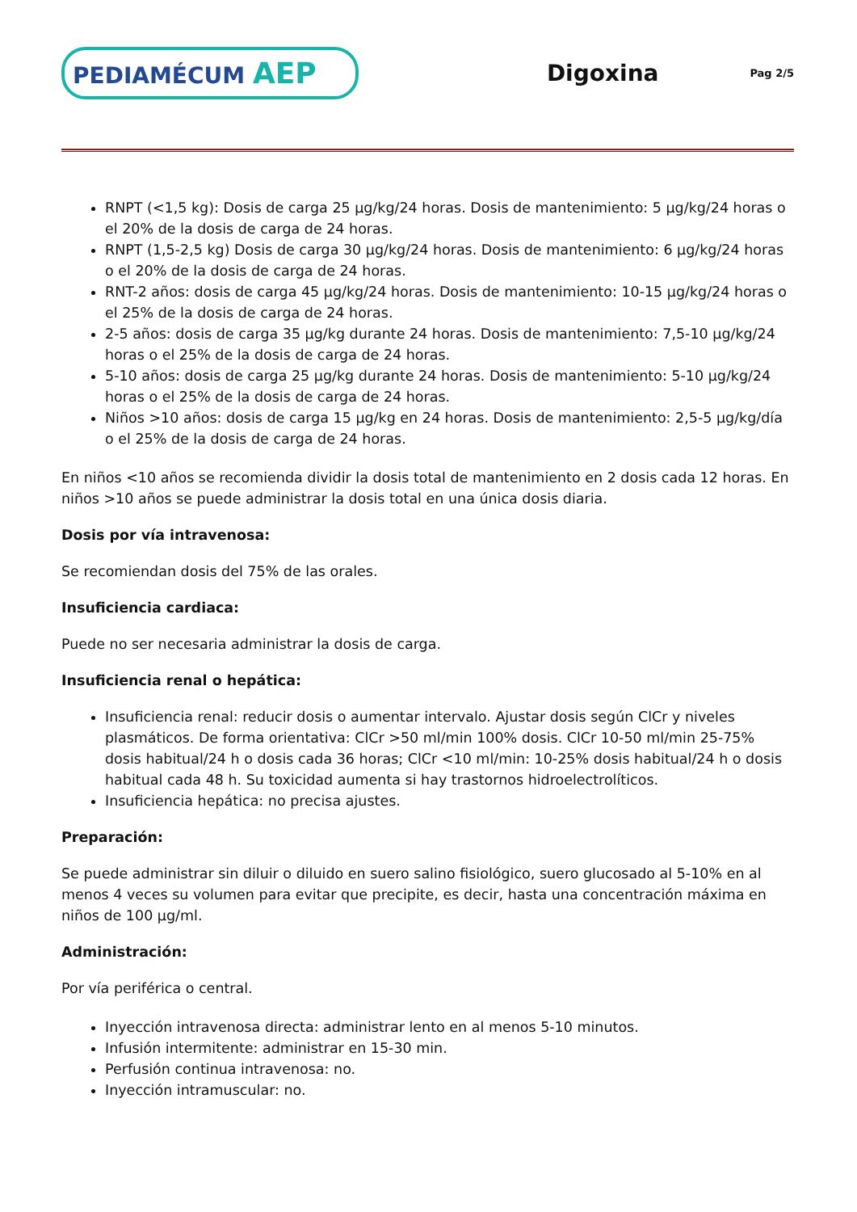PEDIAMÉCUM AEP
Digoxina
Pag 2/5
RNPT (<1,5 kg): Dosis de carga 25 µg/kg/24 horas. Dosis de mantenimiento: 5 µg/kg/24 horas o el 20% de la dosis de carga de 24 horas.
RNPT (1,5-2,5 kg) Dosis de carga 30 µg/kg/24 horas. Dosis de mantenimiento: 6 µg/kg/24 horas o el 20% de la dosis de carga de 24 horas.
RNT-2 años: dosis de carga 45 µg/kg/24 horas. Dosis de mantenimiento: 10-15 µg/kg/24 horas o el 25% de la dosis de carga de 24 horas.
2-5 años: dosis de carga 35 µg/kg durante 24 horas. Dosis de mantenimiento: 7,5-10 µg/kg/24 horas o el 25% de la dosis de carga de 24 horas.
5-10 años: dosis de carga 25 µg/kg durante 24 horas. Dosis de mantenimiento: 5-10 µg/kg/24 horas o el 25% de la dosis de carga de 24 horas.
Niños >10 años: dosis de carga 15 µg/kg en 24 horas. Dosis de mantenimiento: 2,5-5 µg/kg/día o el 25% de la dosis de carga de 24 horas.
En niños <10 años se recomienda dividir la dosis total de mantenimiento en 2 dosis cada 12 horas. En niños >10 años se puede administrar la dosis total en una única dosis diaria.
Dosis por vía intravenosa:
Se recomiendan dosis del 75% de las orales.
Insuficiencia cardiaca:
Puede no ser necesaria administrar la dosis de carga.
Insuficiencia renal o hepática:
Insuficiencia renal: reducir dosis o aumentar intervalo. Ajustar dosis según ClCr y niveles plasmáticos. De forma orientativa: ClCr >50 ml/min 100% dosis. ClCr 10-50 ml/min 25-75% dosis habitual/24 h o dosis cada 36 horas; ClCr <10 ml/min: 10-25% dosis habitual/24 h o dosis habitual cada 48 h. Su toxicidad aumenta si hay trastornos hidroelectrolíticos.
Insuficiencia hepática: no precisa ajustes.
Preparación:
Se puede administrar sin diluir o diluido en suero salino fisiológico, suero glucosado al 5-10% en al menos 4 veces su volumen para evitar que precipite, es decir, hasta una concentración máxima en niños de 100 µg/ml.
Administración:
Por vía periférica o central.
Inyección intravenosa directa: administrar lento en al menos 5-10 minutos.
Infusión intermitente: administrar en 15-30 min.
Perfusión continua intravenosa: no.
Inyección intramuscular: no.